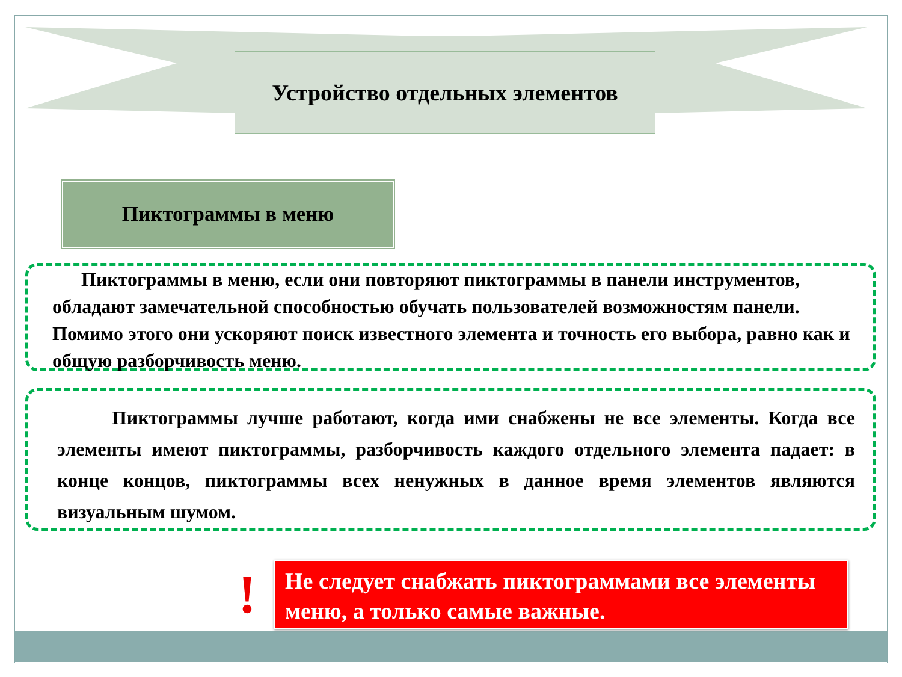Устройство отдельных элементов
Пиктограммы в меню
Пиктограммы в меню, если они повторяют пиктограммы в панели инструментов, обладают замечательной способностью обучать пользователей возможностям панели. Помимо этого они ускоряют поиск известного элемента и точность его выбора, равно как и общую разборчивость меню.
Пиктограммы лучше работают, когда ими снабжены не все элементы. Когда все элементы имеют пиктограммы, разборчивость каждого отдельного элемента падает: в конце концов, пиктограммы всех ненужных в данное время элементов являются визуальным шумом.
!
Не следует снабжать пиктограммами все элементы меню, а только самые важные.